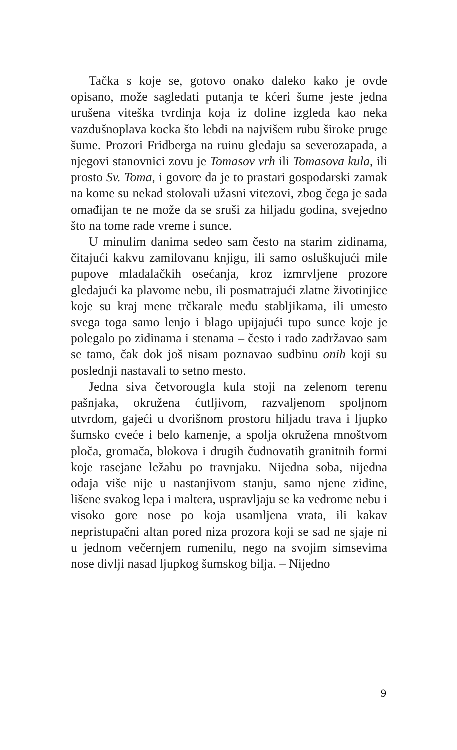Tačka s koje se, gotovo onako daleko kako je ovde opisano, može sagledati putanja te kćeri šume jeste jedna urušena viteška tvrdinja koja iz doline izgleda kao neka vazdušnoplava kocka što lebdi na najvišem rubu široke pruge šume. Prozori Fridberga na ruinu gledaju sa severozapada, a njegovi stanovnici zovu je Tomasov vrh ili Tomasova kula, ili prosto Sv. Toma, i govore da je to prastari gospodarski zamak na kome su nekad stolovali užasni vitezovi, zbog čega je sada omađijan te ne može da se sruši za hiljadu godina, svejedno što na tome rade vreme i sunce.
U minulim danima sedeo sam često na starim zidinama, čitajući kakvu zamilovanu knjigu, ili samo osluškujući mile pupove mladalačkih osećanja, kroz izmrvljene prozore gledajući ka plavome nebu, ili posmatrajući zlatne životinjice koje su kraj mene trčkarale među stabljikama, ili umesto svega toga samo lenjo i blago upijajući tupo sunce koje je polegalo po zidinama i stenama – često i rado zadržavao sam se tamo, čak dok još nisam poznavao sudbinu onih koji su poslednji nastavali to setno mesto.
Jedna siva četvorougla kula stoji na zelenom terenu pašnjaka, okružena ćutljivom, razvaljenom spoljnom utvrdom, gajeći u dvorišnom prostoru hiljadu trava i ljupko šumsko cveće i belo kamenje, a spolja okružena mnoštvom ploča, gromača, blokova i drugih čudnovatih granitnih formi koje rasejane ležahu po travnjaku. Nijedna soba, nijedna odaja više nije u nastanjivom stanju, samo njene zidine, lišene svakog lepa i maltera, uspravljaju se ka vedrome nebu i visoko gore nose po koja usamljena vrata, ili kakav nepristupačni altan pored niza prozora koji se sad ne sjaje ni u jednom večernjem rumenilu, nego na svojim simsevima nose divlji nasad ljupkog šumskog bilja. – Nijedno
9